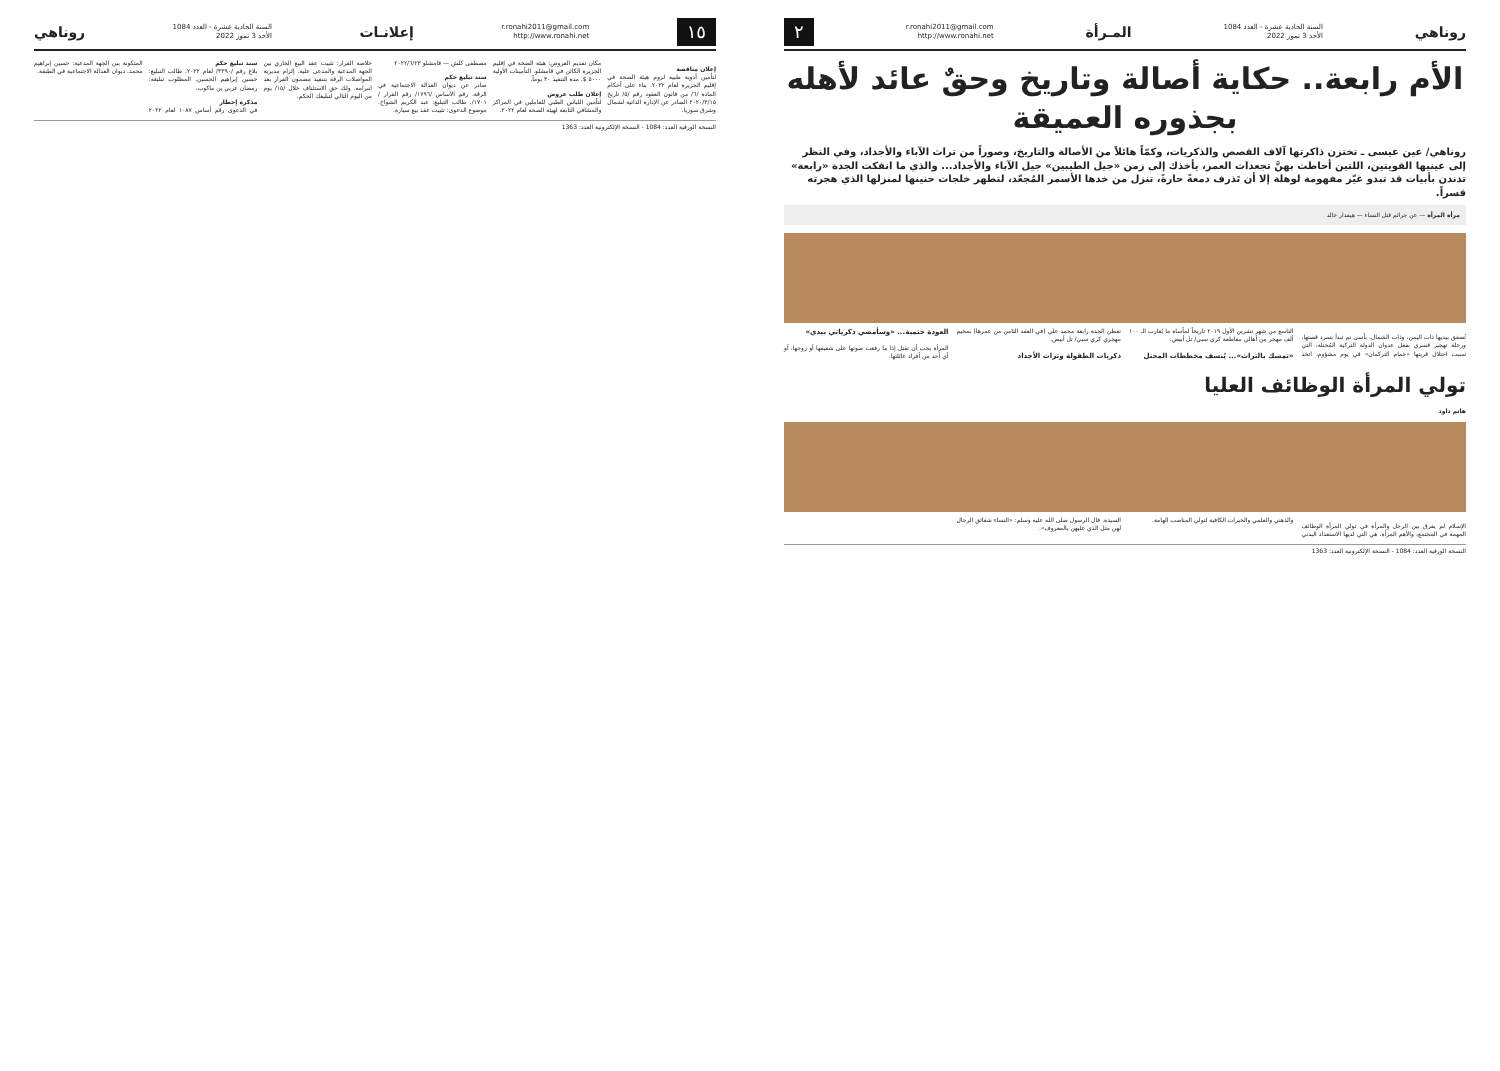روناهي السنة الحادية عشرة - العدد 1084
الأحد 3 تموز 2022 المـرأة r.ronahi2011@gmail.com
http://www.ronahi.net ٢
الأم رابعة.. حكاية أصالة وتاريخ وحقٌ عائد لأهله بجذوره العميقة
روناهي/ عين عيسى ـ تختزن ذاكرتها آلاف القصص والذكريات، وكمّاً هائلاً من الأصالة والتاريخ، وصوراً من تراث الآباء والأجداد، وفي النظر إلى عينيها القويتين، اللتين أحاطت بهنَّ تجعدات العمر، يأخذك إلى زمن «جيل الطيبين» جيل الآباء والأجداد... والذي ما انفكت الجدة «رابعة» تدندن بأبيات قد تبدو غيّر مفهومة لوهلة إلا أن تَذرف دمعةً حارةً، تنزل من خدها الأسمر المُجعّد، لتطهر خلجات حنينها لمنزلها الذي هجرته قسراً.
مرأة المرأة — عن جرائم قتل النساء — هيفدار خالد
تُصفق بيديها ذات اليمن، وذات الشمال، بأسى تم تبدأ بسرد قصتها، ورحلة تهجير قسري بفعل عدوان الدولة التركية المُحتلة، التي سببت احتلال قريتها «حمام التركمان» في يوم مشؤوم، اتخذ التاسع من شهر تشرين الأول ٢٠١٩ تاريخاً لمأساة ما يُقارب الـ ١٠٠ ألف مهجر من أهالي مقاطعة كري سبي/ تل أبيض.
«تمسك بالتراث»... يُنسف مخططات المحتل
تقطن الجدة رابعة محمد علي (في العقد الثامن من عمرها) بمخيم مهجري كري سبي/ تل أبيض.
ذكريات الطفولة وتراث الأجداد
العودة حتمية... «وسأمضي ذكرياتي بيدي»
المرأة يجب أن تقتل إذا ما رفعت صوتها على شقيقها أو زوجها، أو أي أحد من أفراد عائلتها.
تولي المرأة الوظائف العليا
هاتم داود
الإسلام لم يفرق بين الرجل والمرأة في تولي المرأة الوظائف المهمة في المجتمع، والأهم المرأة، هي التي لديها الاستعداد البدني والذهني والعلمي والخبرات الكافية لتولي المناصب الهامة.
السيدة. قال الرسول صلى الله عليه وسلم: «النساء شقائق الرجال لهن مثل الذي عليهن بالمعروف».
النسخة الورقية العدد: 1084 - النسخة الإلكترونية العدد: 1363
١٥ r.ronahi2011@gmail.com
http://www.ronahi.net إعلانـات السنة الحادية عشرة - العدد 1084
الأحد 3 تموز 2022 روناهي
إعلان مناقصة
لتأمين أدوية طبية لزوم هيئة الصحة في إقليم الجزيرة لعام ٢٠٢٢. بناء على أحكام المادة /٦/ من قانون العقود رقم /٥/ تاريخ ٢٠٢٠/٣/١٥ الصادر عن الإدارة الذاتية لشمال وشرق سوريا.
مكان تقديم العروض: هيئة الصحة في إقليم الجزيرة الكائن في قامشلو. التأمينات الأولية ٥٠٠٠ $. مدة التنفيذ ٣٠ يوماً.
إعلان طلب عروض
لتأمين اللباس الطبي للعاملين في المراكز والمشافي التابعة لهيئة الصحة لعام ٢٠٢٢.
مصطفى كلش — قامشلو ٢٠٢٢/٦/٢٣
سند تبليغ حكم
صادر عن ديوان العدالة الاجتماعية في الرقة. رقم الأساس /١٧٩٦/ رقم القرار /١٧٠١/. طالب التبليغ: عبد الكريم الشواخ. موضوع الدعوى: تثبيت عقد بيع سيارة.
خلاصة القرار: تثبيت عقد البيع الجاري بين الجهة المدعية والمدعى عليه. إلزام مديرية المواصلات الرقة بتنفيذ مضمون القرار بعد انبرامه. ولك حق الاستئناف خلال /١٥/ يوم من اليوم التالي لتبليغك الحكم.
سند تبليغ حكم
بلاغ رقم /٣٣٩٠/ لعام ٢٠٢٢. طالب التبليغ: حسين إبراهيم الحسين. المطلوب تبليغه: رمضان عربي بن ماكوب.
مذكرة إخطار
في الدعوى رقم أساس ١٠٨٧ لعام ٢٠٢٢ المتكونة بين الجهة المدعية: حسين إبراهيم محمد. ديوان العدالة الاجتماعية في الطبقة.
النسخة الورقية العدد: 1084 - النسخة الإلكترونية العدد: 1363